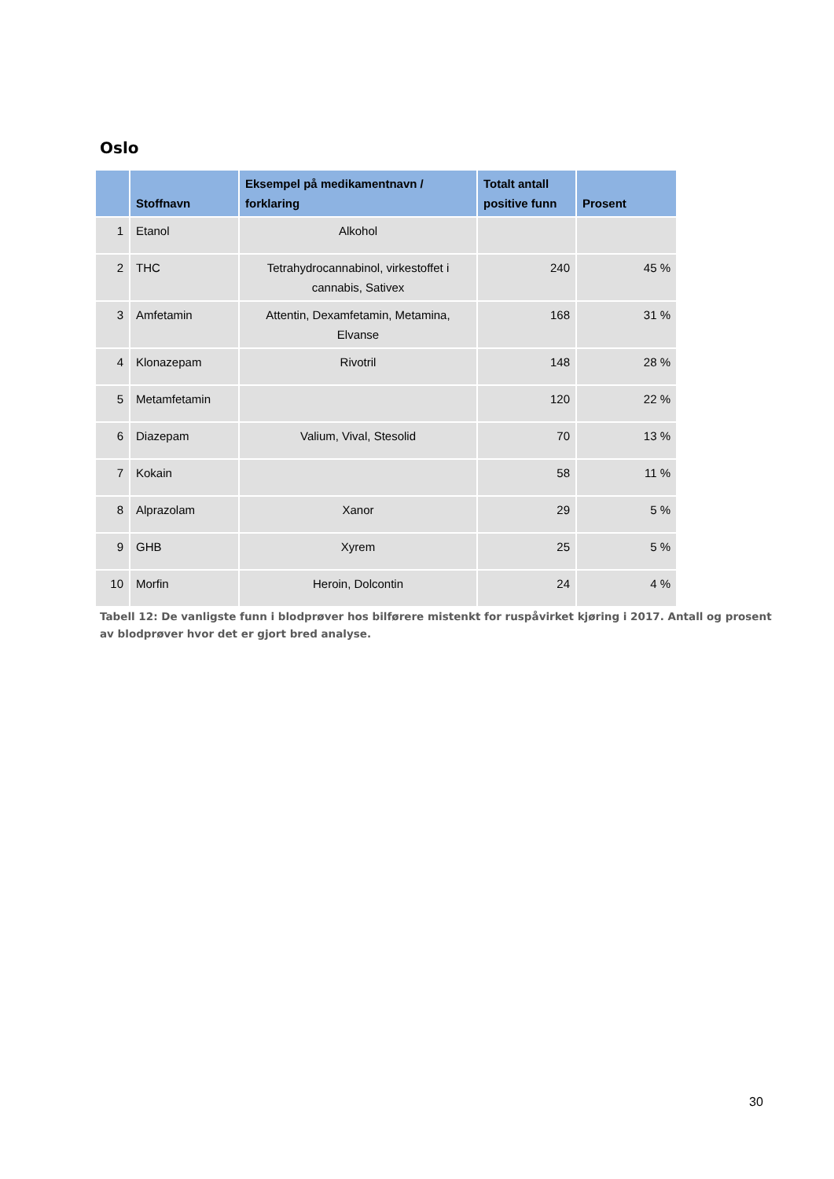Oslo
| | Stoffnavn | Eksempel på medikamentnavn / forklaring | Totalt antall positive funn | Prosent |
| --- | --- | --- | --- | --- |
| 1 | Etanol | Alkohol | | |
| 2 | THC | Tetrahydrocannabinol, virkestoffet i cannabis, Sativex | 240 | 45 % |
| 3 | Amfetamin | Attentin, Dexamfetamin, Metamina, Elvanse | 168 | 31 % |
| 4 | Klonazepam | Rivotril | 148 | 28 % |
| 5 | Metamfetamin | | 120 | 22 % |
| 6 | Diazepam | Valium, Vival, Stesolid | 70 | 13 % |
| 7 | Kokain | | 58 | 11 % |
| 8 | Alprazolam | Xanor | 29 | 5 % |
| 9 | GHB | Xyrem | 25 | 5 % |
| 10 | Morfin | Heroin, Dolcontin | 24 | 4 % |
Tabell 12: De vanligste funn i blodprøver hos bilførere mistenkt for ruspåvirket kjøring i 2017. Antall og prosent av blodprøver hvor det er gjort bred analyse.
30